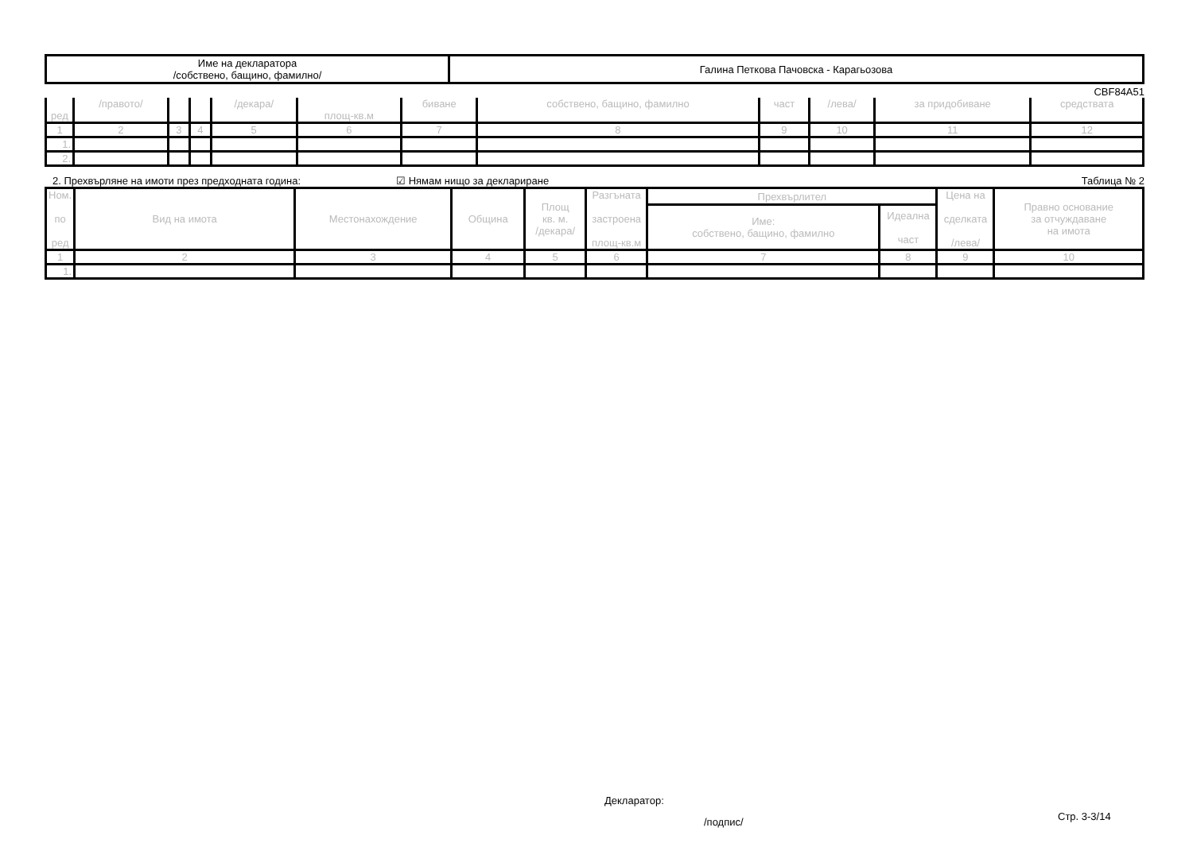| Име на декларатора /собствено, бащино, фамилно/ | Галина Петкова Пачовска - Карагьозова |
CBF84A51
| ред | /правото/ | | | /декара/ | площ-кв.м | биване | собствено, бащино, фамилно | част | /лева/ | за придобиване | средствата |
| 1 | 2 | 3 | 4 | 5 | 6 | 7 | 8 | 9 | 10 | 11 | 12 |
| 1. | | | | | | | | | | | |
| 2. | | | | | | | | | | | |
2. Прехвърляне на имоти през предходната година: ☑ Нямам нищо за деклариране Таблица № 2
| Ном. по ред | Вид на имота | Местонахождение | Община | Площ кв. м. /декара/ | Разгъната застроена площ-кв.м | Прехвърлител | | Цена на сделката /лева/ | Правно основание за отчуждаване на имота |
| | | | | | | Име: собствено, бащино, фамилно | Идеална част | | |
| 1 | 2 | 3 | 4 | 5 | 6 | 7 | 8 | 9 | 10 |
| 1. | | | | | | | | | |
Декларатор:
/подпис/
Стр. 3-3/14